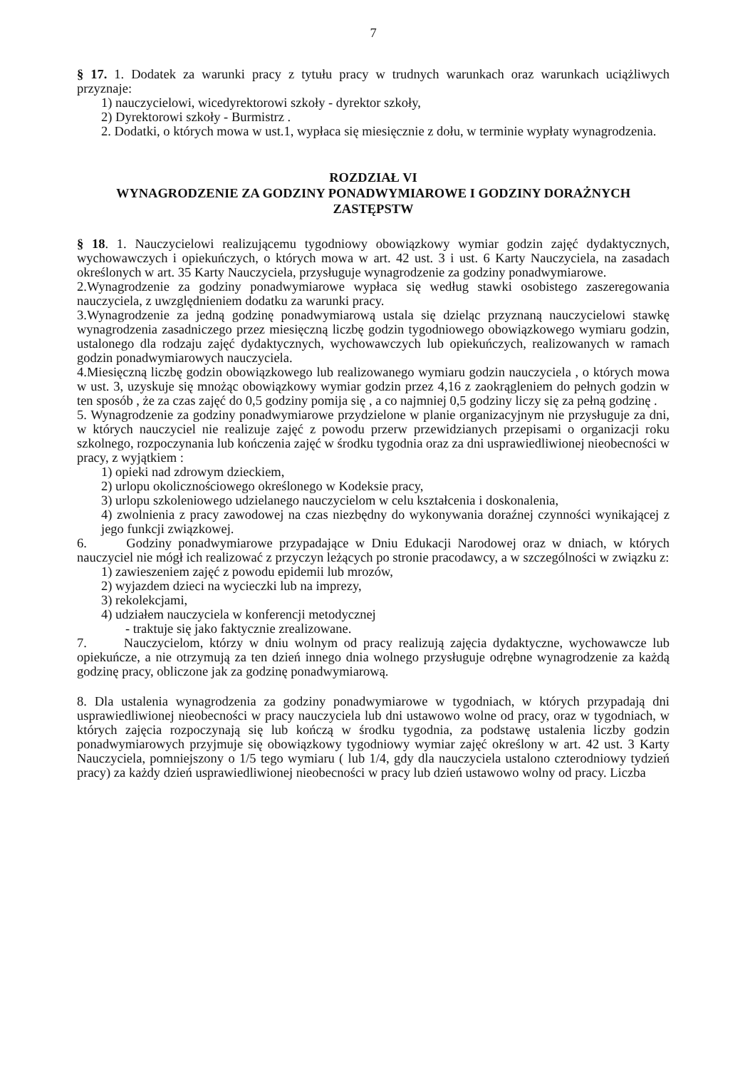7
§ 17. 1. Dodatek za warunki pracy z tytułu pracy w trudnych warunkach oraz warunkach uciążliwych przyznaje:
1) nauczycielowi, wicedyrektorowi szkoły - dyrektor szkoły,
2) Dyrektorowi szkoły - Burmistrz .
2. Dodatki, o których mowa w ust.1, wypłaca się miesięcznie z dołu, w terminie wypłaty wynagrodzenia.
ROZDZIAŁ VI
WYNAGRODZENIE ZA GODZINY PONADWYMIAROWE I GODZINY DORAŻNYCH ZASTĘPSTW
§ 18. 1. Nauczycielowi realizującemu tygodniowy obowiązkowy wymiar godzin zajęć dydaktycznych, wychowawczych i opiekuńczych, o których mowa w art. 42 ust. 3 i ust. 6 Karty Nauczyciela, na zasadach określonych w art. 35 Karty Nauczyciela, przysługuje wynagrodzenie za godziny ponadwymiarowe.
2.Wynagrodzenie za godziny ponadwymiarowe wypłaca się według stawki osobistego zaszeregowania nauczyciela, z uwzględnieniem dodatku za warunki pracy.
3.Wynagrodzenie za jedną godzinę ponadwymiarową ustala się dzieląc przyznaną nauczycielowi stawkę wynagrodzenia zasadniczego przez miesięczną liczbę godzin tygodniowego obowiązkowego wymiaru godzin, ustalonego dla rodzaju zajęć dydaktycznych, wychowawczych lub opiekuńczych, realizowanych w ramach godzin ponadwymiarowych nauczyciela.
4.Miesięczną liczbę godzin obowiązkowego lub realizowanego wymiaru godzin nauczyciela , o których mowa w ust. 3, uzyskuje się mnożąc obowiązkowy wymiar godzin przez 4,16 z zaokrągleniem do pełnych godzin w ten sposób , że za czas zajęć do 0,5 godziny pomija się , a co najmniej 0,5 godziny liczy się za pełną godzinę .
5. Wynagrodzenie za godziny ponadwymiarowe przydzielone w planie organizacyjnym nie przysługuje za dni, w których nauczyciel nie realizuje zajęć z powodu przerw przewidzianych przepisami o organizacji roku szkolnego, rozpoczynania lub kończenia zajęć w środku tygodnia oraz za dni usprawiedliwionej nieobecności w pracy, z wyjątkiem :
1) opieki nad zdrowym dzieckiem,
2) urlopu okolicznościowego określonego w Kodeksie pracy,
3) urlopu szkoleniowego udzielanego nauczycielom w celu kształcenia i doskonalenia,
4) zwolnienia z pracy zawodowej na czas niezbędny do wykonywania doraźnej czynności wynikającej z jego funkcji związkowej.
6. Godziny ponadwymiarowe przypadające w Dniu Edukacji Narodowej oraz w dniach, w których nauczyciel nie mógł ich realizować z przyczyn leżących po stronie pracodawcy, a w szczególności w związku z:
1) zawieszeniem zajęć z powodu epidemii lub mrozów,
2) wyjazdem dzieci na wycieczki lub na imprezy,
3) rekolekcjami,
4) udziałem nauczyciela w konferencji metodycznej
- traktuje się jako faktycznie zrealizowane.
7. Nauczycielom, którzy w dniu wolnym od pracy realizują zajęcia dydaktyczne, wychowawcze lub opiekuńcze, a nie otrzymują za ten dzień innego dnia wolnego przysługuje odrębne wynagrodzenie za każdą godzinę pracy, obliczone jak za godzinę ponadwymiarową.
8. Dla ustalenia wynagrodzenia za godziny ponadwymiarowe w tygodniach, w których przypadają dni usprawiedliwionej nieobecności w pracy nauczyciela lub dni ustawowo wolne od pracy, oraz w tygodniach, w których zajęcia rozpoczynają się lub kończą w środku tygodnia, za podstawę ustalenia liczby godzin ponadwymiarowych przyjmuje się obowiązkowy tygodniowy wymiar zajęć określony w art. 42 ust. 3 Karty Nauczyciela, pomniejszony o 1/5 tego wymiaru ( lub 1/4, gdy dla nauczyciela ustalono czterodniowy tydzień pracy) za każdy dzień usprawiedliwionej nieobecności w pracy lub dzień ustawowo wolny od pracy. Liczba